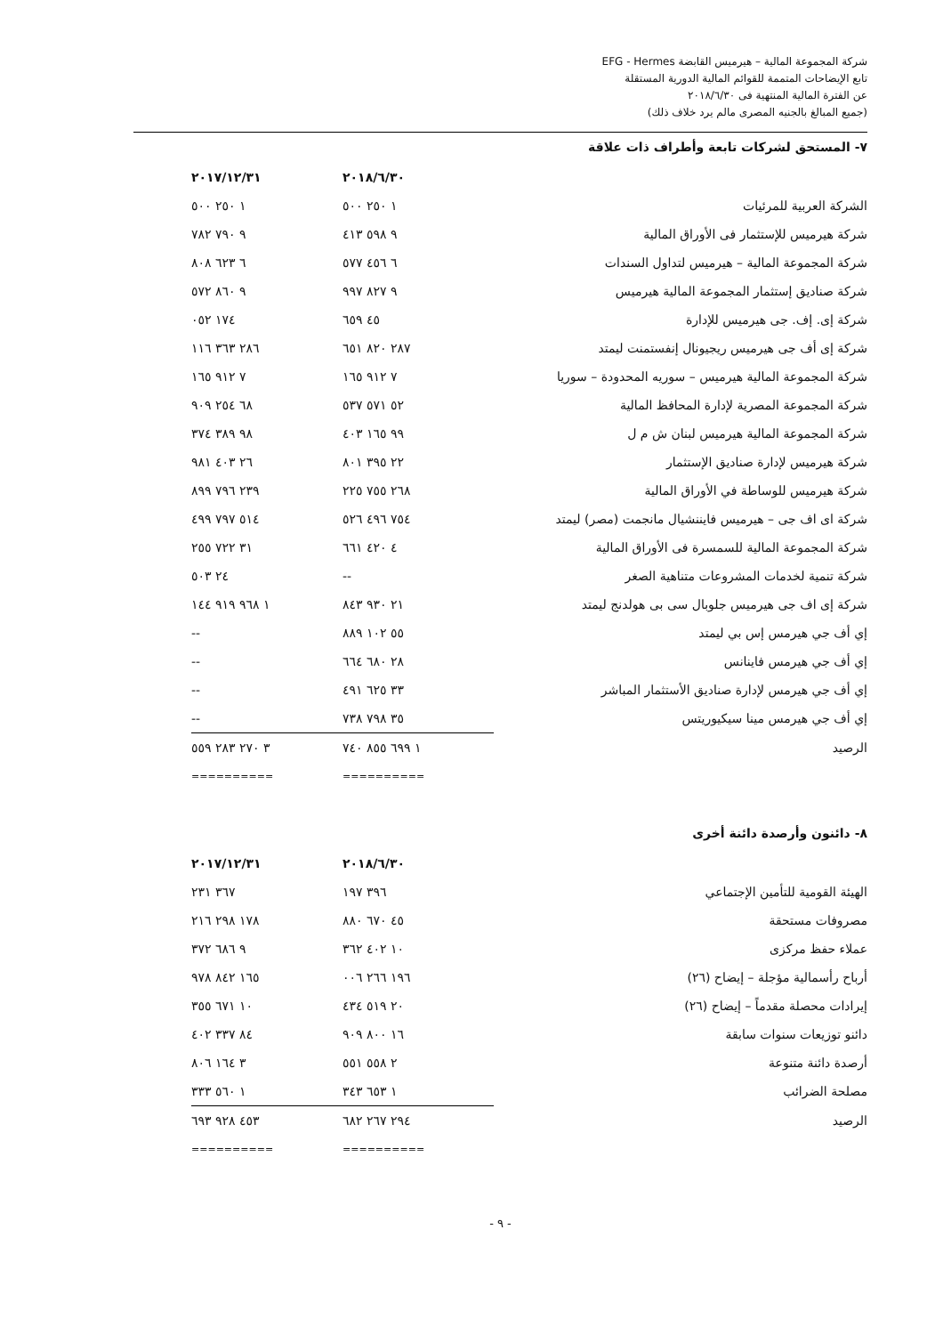شركة المجموعة المالية – هيرميس القابضة EFG - Hermes
تابع الإيضاحات المتممة للقوائم المالية الدورية المستقلة
عن الفترة المالية المنتهية فى ٢٠١٨/٦/٣٠
(جميع المبالغ بالجنيه المصرى مالم يرد خلاف ذلك)
٧- المستحق لشركات تابعة وأطراف ذات علاقة
| | ٢٠١٨/٦/٣٠ | ٢٠١٧/١٢/٣١ |
| الشركة العربية للمرئيات | ١ ٢٥٠ ٥٠٠ | ١ ٢٥٠ ٥٠٠ |
| شركة هيرميس للإستثمار فى الأوراق المالية | ٩ ٥٩٨ ٤١٣ | ٩ ٧٩٠ ٧٨٢ |
| شركة المجموعة المالية – هيرميس لتداول السندات | ٦ ٤٥٦ ٥٧٧ | ٦ ٦٢٣ ٨٠٨ |
| شركة صناديق إستثمار المجموعة المالية هيرميس | ٩ ٨٢٧ ٩٩٧ | ٩ ٨٦٠ ٥٧٢ |
| شركة إى. إف. جى هيرميس للإدارة | ٤٥ ٦٥٩ | ١٧٤ ٠٥٢ |
| شركة إى أف جى هيرميس ريجيونال إنفستمنت ليمتد | ٢٨٧ ٨٢٠ ٦٥١ | ٢٨٦ ٣٦٣ ١١٦ |
| شركة المجموعة المالية هيرميس – سوريه المحدودة – سوريا | ٧ ٩١٢ ١٦٥ | ٧ ٩١٢ ١٦٥ |
| شركة المجموعة المصرية لإدارة المحافظ المالية | ٥٢ ٥٧١ ٥٣٧ | ٦٨ ٢٥٤ ٩٠٩ |
| شركة المجموعة المالية هيرميس لبنان ش م ل | ٩٩ ١٦٥ ٤٠٣ | ٩٨ ٣٨٩ ٣٧٤ |
| شركة هيرميس لإدارة صناديق الإستثمار | ٢٢ ٣٩٥ ٨٠١ | ٢٦ ٤٠٣ ٩٨١ |
| شركة هيرميس للوساطة في الأوراق المالية | ٢٦٨ ٧٥٥ ٢٢٥ | ٢٣٩ ٧٩٦ ٨٩٩ |
| شركة اى اف جى – هيرميس فايننشيال مانجمت (مصر) ليمتد | ٧٥٤ ٤٩٦ ٥٢٦ | ٥١٤ ٧٩٧ ٤٩٩ |
| شركة المجموعة المالية للسمسرة فى الأوراق المالية | ٤ ٤٢٠ ٦٦١ | ٣١ ٧٢٢ ٢٥٥ |
| شركة تنمية لخدمات المشروعات متناهية الصغر | -- | ٢٤ ٥٠٣ |
| شركة إى اف جى هيرميس جلوبال سى بى هولدنج ليمتد | ٢١ ٩٣٠ ٨٤٣ | ١ ٩٦٨ ٩١٩ ١٤٤ |
| إي أف جي هيرمس إس بي ليمتد | ٥٥ ١٠٢ ٨٨٩ | -- |
| إي أف جي هيرمس فاينانس | ٢٨ ٦٨٠ ٦٦٤ | -- |
| إي أف جي هيرمس لإدارة صناديق الأستثمار المباشر | ٣٣ ٦٢٥ ٤٩١ | -- |
| إي أف جي هيرمس مينا سيكيوريتس | ٣٥ ٧٩٨ ٧٣٨ | -- |
| الرصيد | ١ ٦٩٩ ٨٥٥ ٧٤٠ | ٣ ٢٧٠ ٢٨٣ ٥٥٩ |
| | ========== | ========== |
٨- دائنون وأرصدة دائنة أخرى
| | ٢٠١٨/٦/٣٠ | ٢٠١٧/١٢/٣١ |
| الهيئة القومية للتأمين الإجتماعي | ٣٩٦ ١٩٧ | ٣٦٧ ٢٣١ |
| مصروفات مستحقة | ٤٥ ٦٧٠ ٨٨٠ | ١٧٨ ٢٩٨ ٢١٦ |
| عملاء حفظ مركزى | ١٠ ٤٠٢ ٣٦٢ | ٩ ٦٨٦ ٣٧٢ |
| أرباح رأسمالية مؤجلة – إيضاح (٢٦) | ١٩٦ ٢٦٦ ٠٠٦ | ١٦٥ ٨٤٢ ٩٧٨ |
| إيرادات محصلة مقدماً – إيضاح (٢٦) | ٢٠ ٥١٩ ٤٣٤ | ١٠ ٦٧١ ٣٥٥ |
| دائنو توزيعات سنوات سابقة | ١٦ ٨٠٠ ٩٠٩ | ٨٤ ٣٣٧ ٤٠٢ |
| أرصدة دائنة متنوعة | ٢ ٥٥٨ ٥٥١ | ٣ ١٦٤ ٨٠٦ |
| مصلحة الضرائب | ١ ٦٥٣ ٣٤٣ | ١ ٥٦٠ ٣٣٣ |
| الرصيد | ٢٩٤ ٢٦٧ ٦٨٢ | ٤٥٣ ٩٢٨ ٦٩٣ |
| | ========== | ========== |
- ٩ -